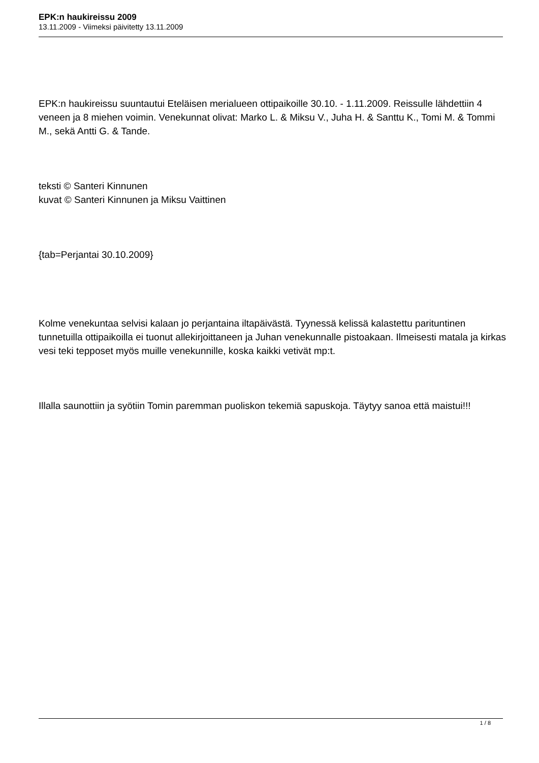EPK:n haukireissu 2009
13.11.2009 - Viimeksi päivitetty 13.11.2009
EPK:n haukireissu suuntautui Eteläisen merialueen ottipaikoille 30.10. - 1.11.2009. Reissulle lähdettiin 4 veneen ja 8 miehen voimin. Venekunnat olivat: Marko L. & Miksu V., Juha H. & Santtu K., Tomi M. & Tommi M., sekä Antti G. & Tande.
teksti © Santeri Kinnunen
kuvat © Santeri Kinnunen ja Miksu Vaittinen
{tab=Perjantai 30.10.2009}
Kolme venekuntaa selvisi kalaan jo perjantaina iltapäivästä. Tyynessä kelissä kalastettu parituntinen tunnetuilla ottipaikoilla ei tuonut allekirjoittaneen ja Juhan venekunnalle pistoakaan. Ilmeisesti matala ja kirkas vesi teki tepposet myös muille venekunnille, koska kaikki vetivät mp:t.
Illalla saunottiin ja syötiin Tomin paremman puoliskon tekemiä sapuskoja. Täytyy sanoa että maistui!!!
1 / 8